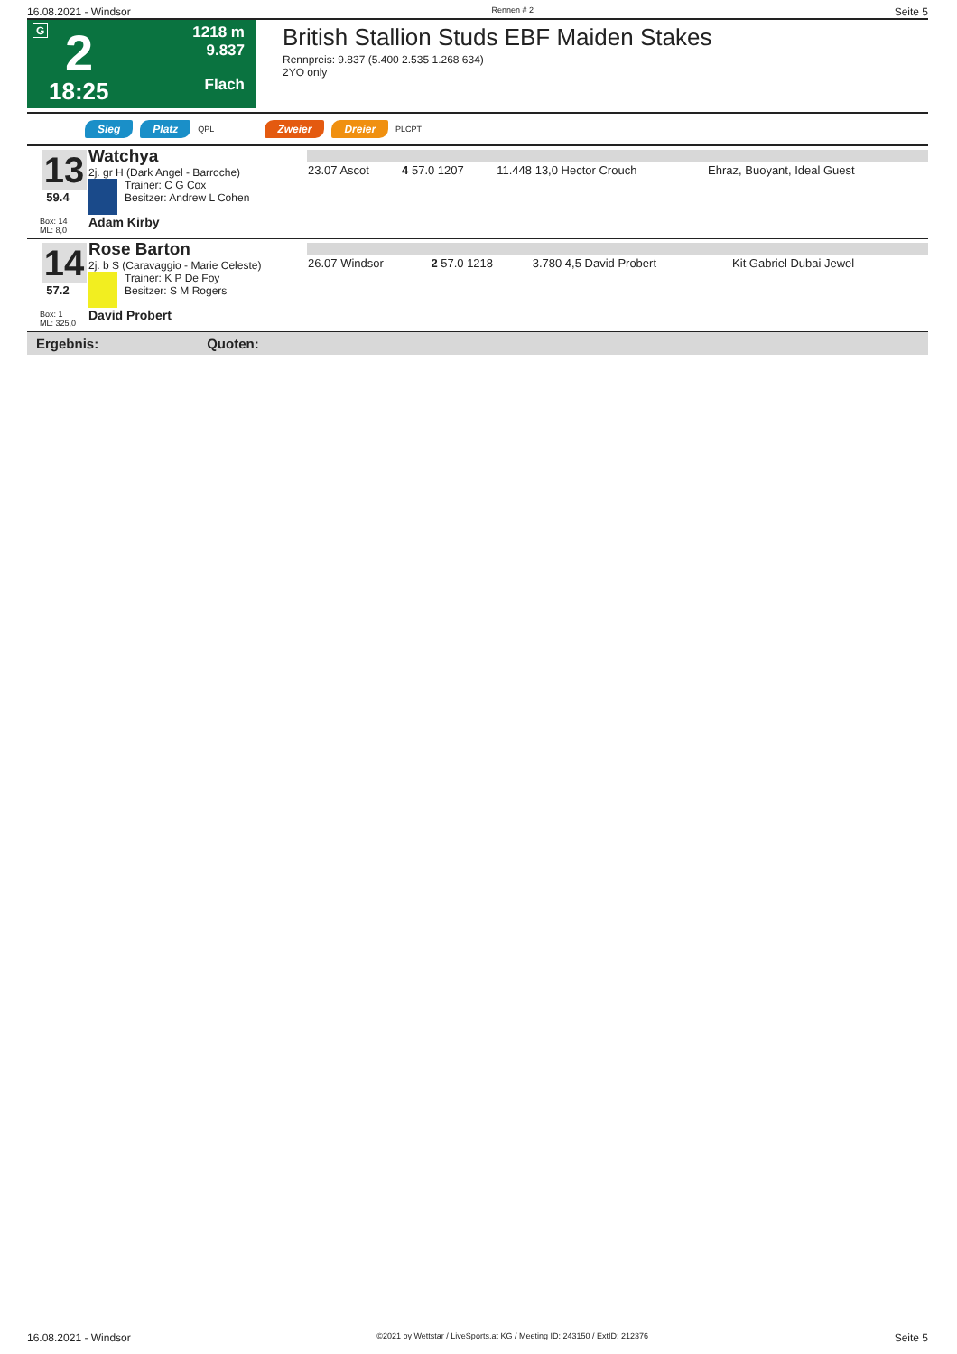16.08.2021 - Windsor Rennen # 2 Seite 5
G 2
18:25
1218 m
9.837
Flach
British Stallion Studs EBF Maiden Stakes
Rennpreis: 9.837 (5.400 2.535 1.268 634)
2YO only
Sieg Platz QPL Zweier Dreier PLCPT
13
59.4
Box: 14
ML: 8,0
Watchya
2j. gr H (Dark Angel - Barroche)
Trainer: C G Cox
Besitzer: Andrew L Cohen
Adam Kirby
| 23.07 Ascot | 4 57.0 1207 | 11.448 13,0 Hector Crouch | Ehraz, Buoyant, Ideal Guest |
14
57.2
Box: 1
ML: 325,0
Rose Barton
2j. b S (Caravaggio - Marie Celeste)
Trainer: K P De Foy
Besitzer: S M Rogers
David Probert
| 26.07 Windsor | 2 57.0 1218 | 3.780 4,5 David Probert | Kit Gabriel Dubai Jewel |
Ergebnis: Quoten:
16.08.2021 - Windsor ©2021 by Wettstar / LiveSports.at KG / Meeting ID: 243150 / ExtID: 212376 Seite 5